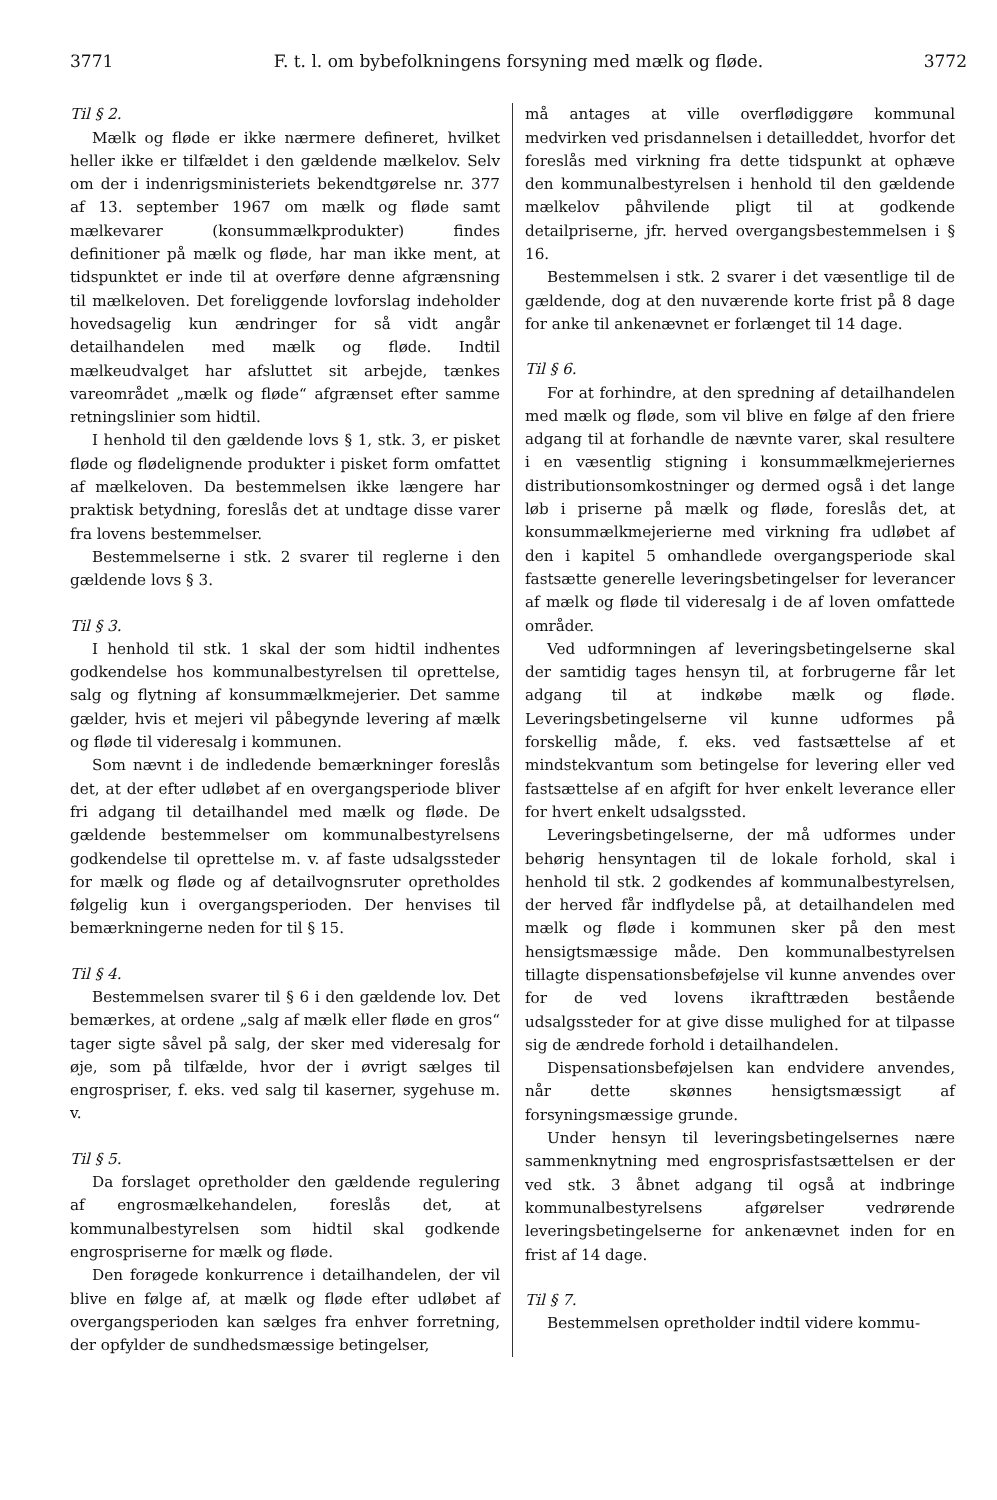3771 F. t. l. om bybefolkningens forsyning med mælk og fløde. 3772
Til § 2.
Mælk og fløde er ikke nærmere defineret, hvilket heller ikke er tilfældet i den gældende mælkelov. Selv om der i indenrigsministeriets bekendtgørelse nr. 377 af 13. september 1967 om mælk og fløde samt mælkevarer (konsummælkprodukter) findes definitioner på mælk og fløde, har man ikke ment, at tidspunktet er inde til at overføre denne afgrænsning til mælkeloven. Det foreliggende lovforslag indeholder hovedsagelig kun ændringer for så vidt angår detailhandelen med mælk og fløde. Indtil mælkeudvalget har afsluttet sit arbejde, tænkes vareområdet „mælk og fløde“ afgrænset efter samme retningslinier som hidtil.
I henhold til den gældende lovs § 1, stk. 3, er pisket fløde og flødelignende produkter i pisket form omfattet af mælkeloven. Da bestemmelsen ikke længere har praktisk betydning, foreslås det at undtage disse varer fra lovens bestemmelser.
Bestemmelserne i stk. 2 svarer til reglerne i den gældende lovs § 3.
Til § 3.
I henhold til stk. 1 skal der som hidtil indhentes godkendelse hos kommunalbestyrelsen til oprettelse, salg og flytning af konsummælkmejerier. Det samme gælder, hvis et mejeri vil påbegynde levering af mælk og fløde til videresalg i kommunen.
Som nævnt i de indledende bemærkninger foreslås det, at der efter udløbet af en overgangsperiode bliver fri adgang til detailhandel med mælk og fløde. De gældende bestemmelser om kommunalbestyrelsens godkendelse til oprettelse m. v. af faste udsalgssteder for mælk og fløde og af detailvognsruter opretholdes følgelig kun i overgangsperioden. Der henvises til bemærkningerne neden for til § 15.
Til § 4.
Bestemmelsen svarer til § 6 i den gældende lov. Det bemærkes, at ordene „salg af mælk eller fløde en gros“ tager sigte såvel på salg, der sker med videresalg for øje, som på tilfælde, hvor der i øvrigt sælges til engrospriser, f. eks. ved salg til kaserner, sygehuse m. v.
Til § 5.
Da forslaget opretholder den gældende regulering af engrosmælkehandelen, foreslås det, at kommunalbestyrelsen som hidtil skal godkende engrospriserne for mælk og fløde.
Den forøgede konkurrence i detailhandelen, der vil blive en følge af, at mælk og fløde efter udløbet af overgangsperioden kan sælges fra enhver forretning, der opfylder de sundhedsmæssige betingelser,
må antages at ville overflødiggøre kommunal medvirken ved prisdannelsen i detailleddet, hvorfor det foreslås med virkning fra dette tidspunkt at ophæve den kommunalbestyrelsen i henhold til den gældende mælkelov påhvilende pligt til at godkende detailpriserne, jfr. herved overgangsbestemmelsen i § 16.
Bestemmelsen i stk. 2 svarer i det væsentlige til de gældende, dog at den nuværende korte frist på 8 dage for anke til ankenævnet er forlænget til 14 dage.
Til § 6.
For at forhindre, at den spredning af detailhandelen med mælk og fløde, som vil blive en følge af den friere adgang til at forhandle de nævnte varer, skal resultere i en væsentlig stigning i konsummælkmejeriernes distributionsomkostninger og dermed også i det lange løb i priserne på mælk og fløde, foreslås det, at konsummælkmejerierne med virkning fra udløbet af den i kapitel 5 omhandlede overgangsperiode skal fastsætte generelle leveringsbetingelser for leverancer af mælk og fløde til videresalg i de af loven omfattede områder.
Ved udformningen af leveringsbetingelserne skal der samtidig tages hensyn til, at forbrugerne får let adgang til at indkøbe mælk og fløde. Leveringsbetingelserne vil kunne udformes på forskellig måde, f. eks. ved fastsættelse af et mindstekvantum som betingelse for levering eller ved fastsættelse af en afgift for hver enkelt leverance eller for hvert enkelt udsalgssted.
Leveringsbetingelserne, der må udformes under behørig hensyntagen til de lokale forhold, skal i henhold til stk. 2 godkendes af kommunalbestyrelsen, der herved får indflydelse på, at detailhandelen med mælk og fløde i kommunen sker på den mest hensigtsmæssige måde. Den kommunalbestyrelsen tillagte dispensationsbeføjelse vil kunne anvendes over for de ved lovens ikrafttræden bestående udsalgssteder for at give disse mulighed for at tilpasse sig de ændrede forhold i detailhandelen.
Dispensationsbeføjelsen kan endvidere anvendes, når dette skønnes hensigtsmæssigt af forsyningsmæssige grunde.
Under hensyn til leveringsbetingelsernes nære sammenknytning med engrosprisfastsættelsen er der ved stk. 3 åbnet adgang til også at indbringe kommunalbestyrelsens afgørelser vedrørende leveringsbetingelserne for ankenævnet inden for en frist af 14 dage.
Til § 7.
Bestemmelsen opretholder indtil videre kommu-